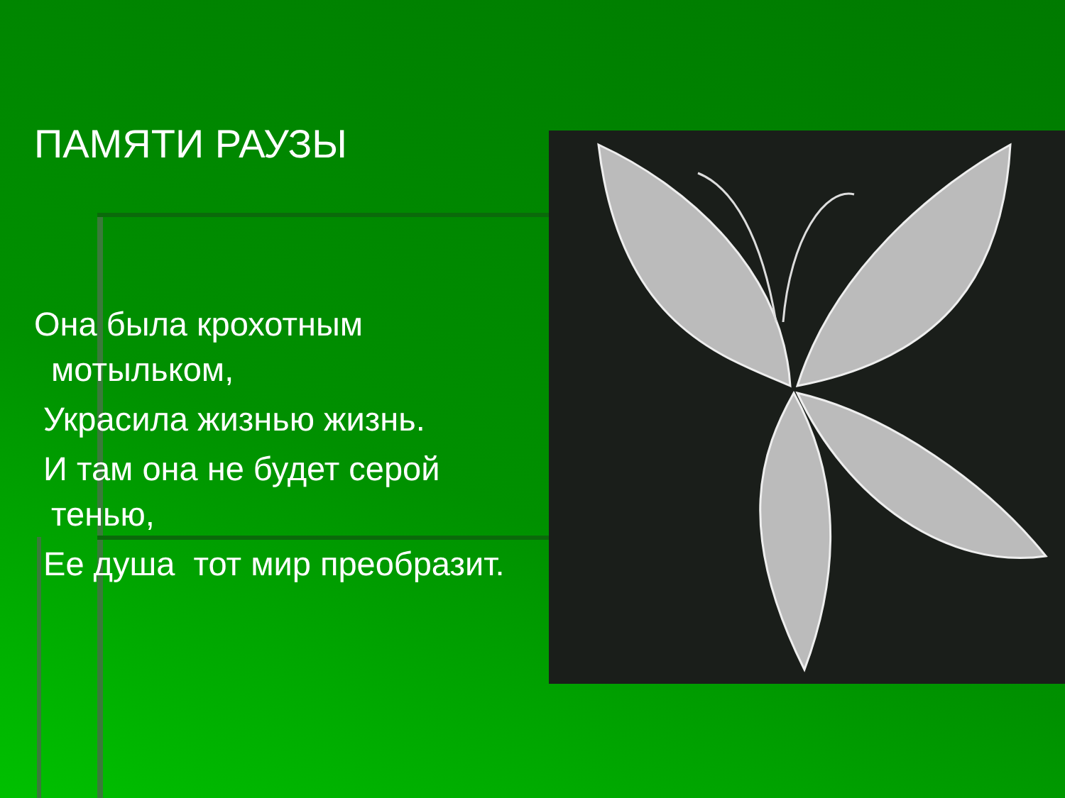ПАМЯТИ РАУЗЫ
Она была крохотным
мотыльком,
Украсила жизнью жизнь.
И там она не будет серой
тенью,
Ее душа тот мир преобразит.